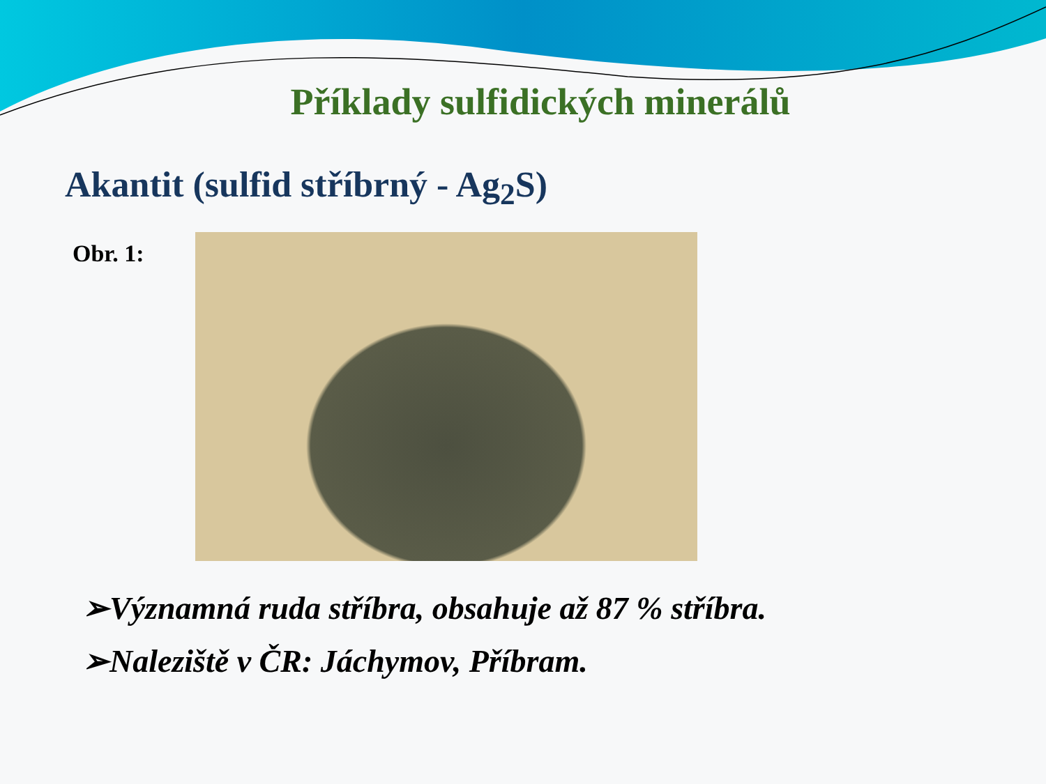Příklady sulfidických minerálů
Akantit (sulfid stříbrný - Ag<sub>2</sub>S)
Obr. 1:
➢Významná ruda stříbra, obsahuje až 87 % stříbra.
➢Naleziště v ČR: Jáchymov, Příbram.